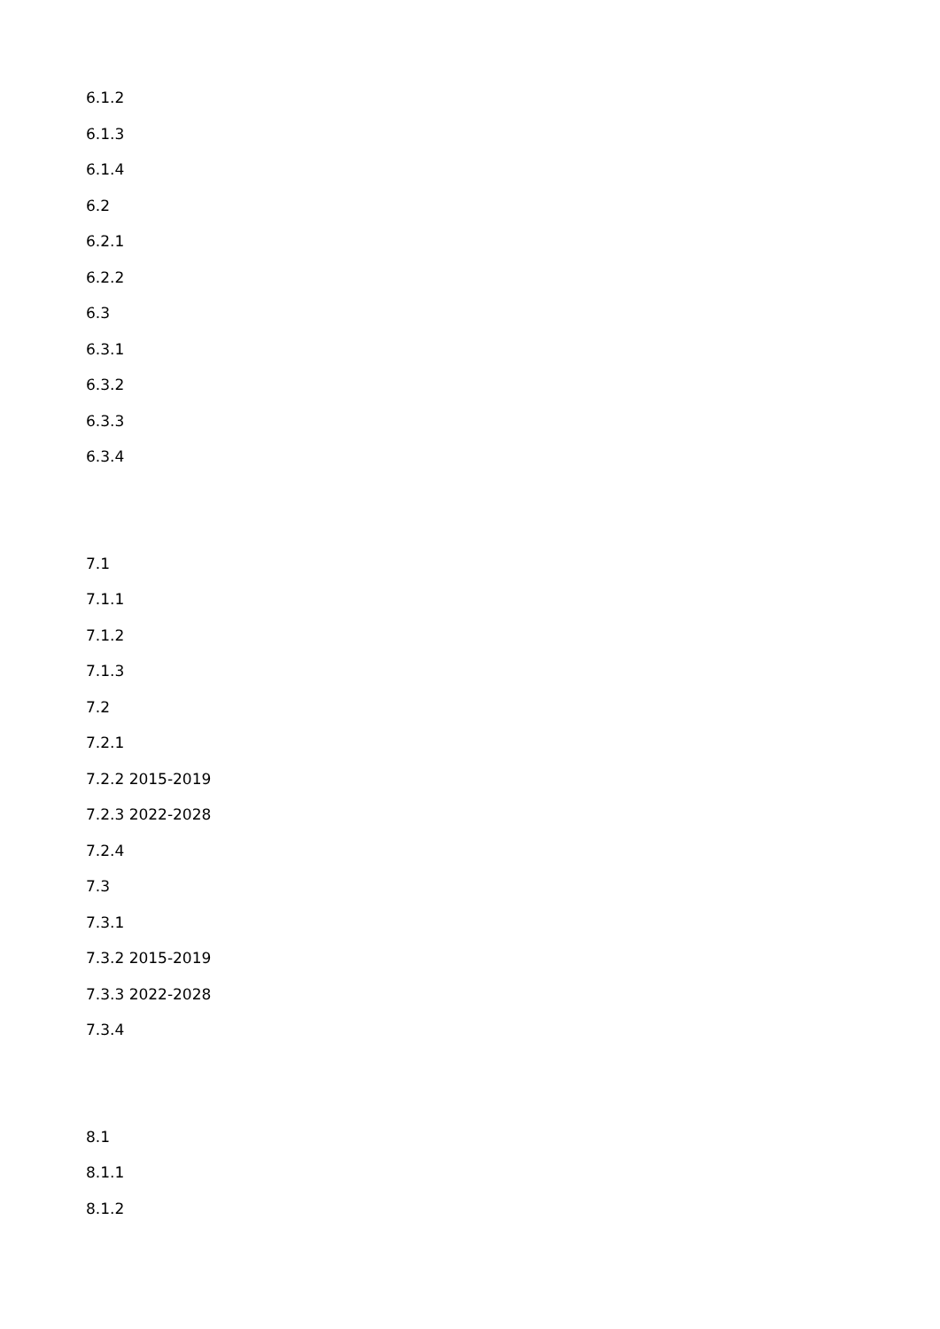6.1.2
6.1.3
6.1.4
6.2
6.2.1
6.2.2
6.3
6.3.1
6.3.2
6.3.3
6.3.4
7.1
7.1.1
7.1.2
7.1.3
7.2
7.2.1
7.2.2 2015-2019
7.2.3 2022-2028
7.2.4
7.3
7.3.1
7.3.2 2015-2019
7.3.3 2022-2028
7.3.4
8.1
8.1.1
8.1.2